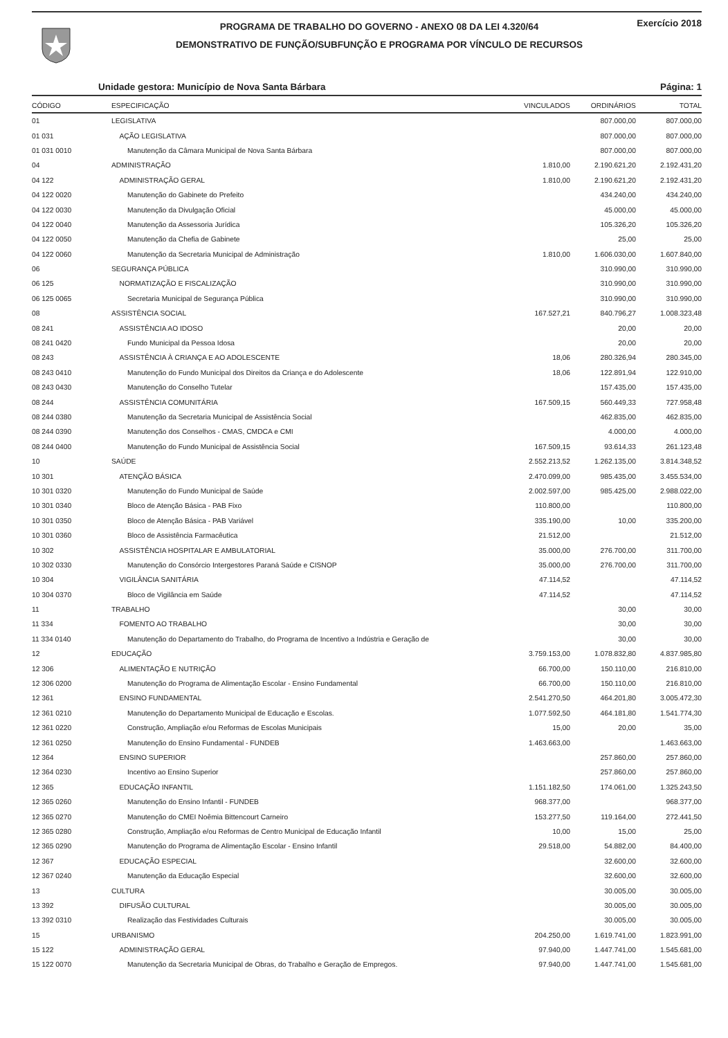PROGRAMA DE TRABALHO DO GOVERNO - ANEXO 08 DA LEI 4.320/64
DEMONSTRATIVO DE FUNÇÃO/SUBFUNÇÃO E PROGRAMA POR VÍNCULO DE RECURSOS
Exercício 2018
Unidade gestora: Município de Nova Santa Bárbara Página: 1
| CÓDIGO | ESPECIFICAÇÃO | VINCULADOS | ORDINÁRIOS | TOTAL |
| --- | --- | --- | --- | --- |
| 01 | LEGISLATIVA | | 807.000,00 | 807.000,00 |
| 01 031 | AÇÃO LEGISLATIVA | | 807.000,00 | 807.000,00 |
| 01 031 0010 | Manutenção da Câmara Municipal de Nova Santa Bárbara | | 807.000,00 | 807.000,00 |
| 04 | ADMINISTRAÇÃO | 1.810,00 | 2.190.621,20 | 2.192.431,20 |
| 04 122 | ADMINISTRAÇÃO GERAL | 1.810,00 | 2.190.621,20 | 2.192.431,20 |
| 04 122 0020 | Manutenção do Gabinete do Prefeito | | 434.240,00 | 434.240,00 |
| 04 122 0030 | Manutenção da Divulgação Oficial | | 45.000,00 | 45.000,00 |
| 04 122 0040 | Manutenção da Assessoria Jurídica | | 105.326,20 | 105.326,20 |
| 04 122 0050 | Manutenção da Chefia de Gabinete | | 25,00 | 25,00 |
| 04 122 0060 | Manutenção da Secretaria Municipal de Administração | 1.810,00 | 1.606.030,00 | 1.607.840,00 |
| 06 | SEGURANÇA PÚBLICA | | 310.990,00 | 310.990,00 |
| 06 125 | NORMATIZAÇÃO E FISCALIZAÇÃO | | 310.990,00 | 310.990,00 |
| 06 125 0065 | Secretaria Municipal de Segurança Pública | | 310.990,00 | 310.990,00 |
| 08 | ASSISTÊNCIA SOCIAL | 167.527,21 | 840.796,27 | 1.008.323,48 |
| 08 241 | ASSISTÊNCIA AO IDOSO | | 20,00 | 20,00 |
| 08 241 0420 | Fundo Municipal da Pessoa Idosa | | 20,00 | 20,00 |
| 08 243 | ASSISTÊNCIA À CRIANÇA E AO ADOLESCENTE | 18,06 | 280.326,94 | 280.345,00 |
| 08 243 0410 | Manutenção do Fundo Municipal dos Direitos da Criança e do Adolescente | 18,06 | 122.891,94 | 122.910,00 |
| 08 243 0430 | Manutenção do Conselho Tutelar | | 157.435,00 | 157.435,00 |
| 08 244 | ASSISTÊNCIA COMUNITÁRIA | 167.509,15 | 560.449,33 | 727.958,48 |
| 08 244 0380 | Manutenção da Secretaria Municipal de Assistência Social | | 462.835,00 | 462.835,00 |
| 08 244 0390 | Manutenção dos Conselhos - CMAS, CMDCA e CMI | | 4.000,00 | 4.000,00 |
| 08 244 0400 | Manutenção do Fundo Municipal de Assistência Social | 167.509,15 | 93.614,33 | 261.123,48 |
| 10 | SAÚDE | 2.552.213,52 | 1.262.135,00 | 3.814.348,52 |
| 10 301 | ATENÇÃO BÁSICA | 2.470.099,00 | 985.435,00 | 3.455.534,00 |
| 10 301 0320 | Manutenção do Fundo Municipal de Saúde | 2.002.597,00 | 985.425,00 | 2.988.022,00 |
| 10 301 0340 | Bloco de Atenção Básica - PAB Fixo | 110.800,00 | | 110.800,00 |
| 10 301 0350 | Bloco de Atenção Básica - PAB Variável | 335.190,00 | 10,00 | 335.200,00 |
| 10 301 0360 | Bloco de Assistência Farmacêutica | 21.512,00 | | 21.512,00 |
| 10 302 | ASSISTÊNCIA HOSPITALAR E AMBULATORIAL | 35.000,00 | 276.700,00 | 311.700,00 |
| 10 302 0330 | Manutenção do Consórcio Intergestores Paraná Saúde e CISNOP | 35.000,00 | 276.700,00 | 311.700,00 |
| 10 304 | VIGILÂNCIA SANITÁRIA | 47.114,52 | | 47.114,52 |
| 10 304 0370 | Bloco de Vigilância em Saúde | 47.114,52 | | 47.114,52 |
| 11 | TRABALHO | | 30,00 | 30,00 |
| 11 334 | FOMENTO AO TRABALHO | | 30,00 | 30,00 |
| 11 334 0140 | Manutenção do Departamento do Trabalho, do Programa de Incentivo a Indústria e Geração de | | 30,00 | 30,00 |
| 12 | EDUCAÇÃO | 3.759.153,00 | 1.078.832,80 | 4.837.985,80 |
| 12 306 | ALIMENTAÇÃO E NUTRIÇÃO | 66.700,00 | 150.110,00 | 216.810,00 |
| 12 306 0200 | Manutenção do Programa de Alimentação Escolar - Ensino Fundamental | 66.700,00 | 150.110,00 | 216.810,00 |
| 12 361 | ENSINO FUNDAMENTAL | 2.541.270,50 | 464.201,80 | 3.005.472,30 |
| 12 361 0210 | Manutenção do Departamento Municipal de Educação e Escolas. | 1.077.592,50 | 464.181,80 | 1.541.774,30 |
| 12 361 0220 | Construção, Ampliação e/ou Reformas de Escolas Municipais | 15,00 | 20,00 | 35,00 |
| 12 361 0250 | Manutenção do Ensino Fundamental - FUNDEB | 1.463.663,00 | | 1.463.663,00 |
| 12 364 | ENSINO SUPERIOR | | 257.860,00 | 257.860,00 |
| 12 364 0230 | Incentivo ao Ensino Superior | | 257.860,00 | 257.860,00 |
| 12 365 | EDUCAÇÃO INFANTIL | 1.151.182,50 | 174.061,00 | 1.325.243,50 |
| 12 365 0260 | Manutenção do Ensino Infantil - FUNDEB | 968.377,00 | | 968.377,00 |
| 12 365 0270 | Manutenção do CMEI Noêmia Bittencourt Carneiro | 153.277,50 | 119.164,00 | 272.441,50 |
| 12 365 0280 | Construção, Ampliação e/ou Reformas de Centro Municipal de Educação Infantil | 10,00 | 15,00 | 25,00 |
| 12 365 0290 | Manutenção do Programa de Alimentação Escolar - Ensino Infantil | 29.518,00 | 54.882,00 | 84.400,00 |
| 12 367 | EDUCAÇÃO ESPECIAL | | 32.600,00 | 32.600,00 |
| 12 367 0240 | Manutenção da Educação Especial | | 32.600,00 | 32.600,00 |
| 13 | CULTURA | | 30.005,00 | 30.005,00 |
| 13 392 | DIFUSÃO CULTURAL | | 30.005,00 | 30.005,00 |
| 13 392 0310 | Realização das Festividades Culturais | | 30.005,00 | 30.005,00 |
| 15 | URBANISMO | 204.250,00 | 1.619.741,00 | 1.823.991,00 |
| 15 122 | ADMINISTRAÇÃO GERAL | 97.940,00 | 1.447.741,00 | 1.545.681,00 |
| 15 122 0070 | Manutenção da Secretaria Municipal de Obras, do Trabalho e Geração de Empregos. | 97.940,00 | 1.447.741,00 | 1.545.681,00 |